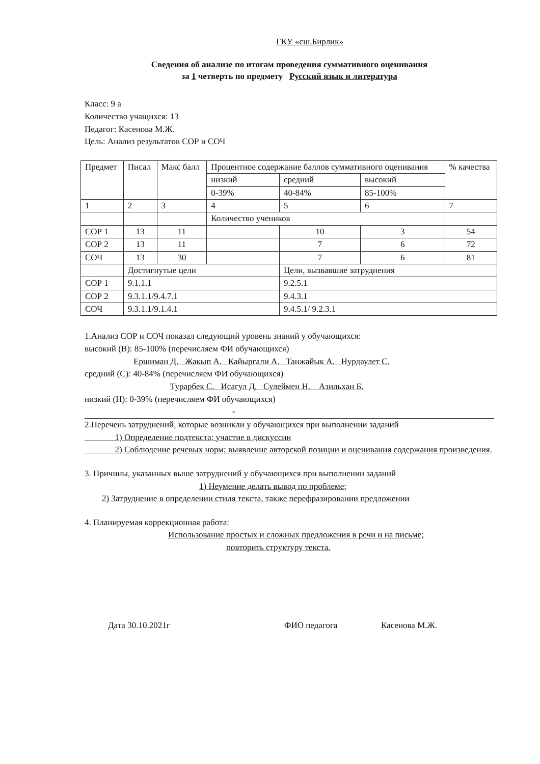ГКУ «сш.Бирлик»
Сведения об анализе по итогам проведения суммативного оценивания
за 1 четверть по предмету Русский язык и литература
Класс: 9 а
Количество учащихся: 13
Педагог: Касенова М.Ж.
Цель: Анализ результатов СОР и СОЧ
| Предмет | Писал | Макс балл | Процентное содержание баллов суммативного оценивания | | | % качества |
| | | | низкий | средний | высокий | |
| | | | 0-39% | 40-84% | 85-100% | |
| 1 | 2 | 3 | 4 | 5 | 6 | 7 |
| | | | Количество учеников | | | |
| СОР 1 | 13 | 11 | | 10 | 3 | 54 |
| СОР 2 | 13 | 11 | | 7 | 6 | 72 |
| СОЧ | 13 | 30 | | 7 | 6 | 81 |
| | Достигнутые цели | | | Цели, вызвавшие затруднения | | |
| СОР 1 | 9.1.1.1 | | | 9.2.5.1 | | |
| СОР 2 | 9.3.1.1/9.4.7.1 | | | 9.4.3.1 | | |
| СОЧ | 9.3.1.1/9.1.4.1 | | | 9.4.5.1/ 9.2.3.1 | | |
1.Анализ СОР и СОЧ показал следующий уровень знаний у обучающихся:
высокий (В): 85-100% (перечисляем ФИ обучающихся)
Ершиман Д. Жакып А. Кайыргали А. Танжайык А. Нурдаулет С.
средний (С): 40-84% (перечисляем ФИ обучающихся)
Турарбек С. Исагул Д. Сулеймен Н. Азильхан Б.
низкий (Н): 0-39% (перечисляем ФИ обучающихся)
-
2.Перечень затруднений, которые возникли у обучающихся при выполнении заданий
1) Определение подтекста; участие в дискуссии
2) Соблюдение речевых норм; выявление авторской позиции и оценивания содержания произведения.
3. Причины, указанных выше затруднений у обучающихся при выполнении заданий
1) Неумение делать вывод по проблеме;
2) Затруднение в определении стиля текста, также перефразировании предложении
4. Планируемая коррекционная работа:
Использование простых и сложных предложения в речи и на письме;
повторить структуру текста.
Дата 30.10.2021г ФИО педагога Касенова М.Ж.